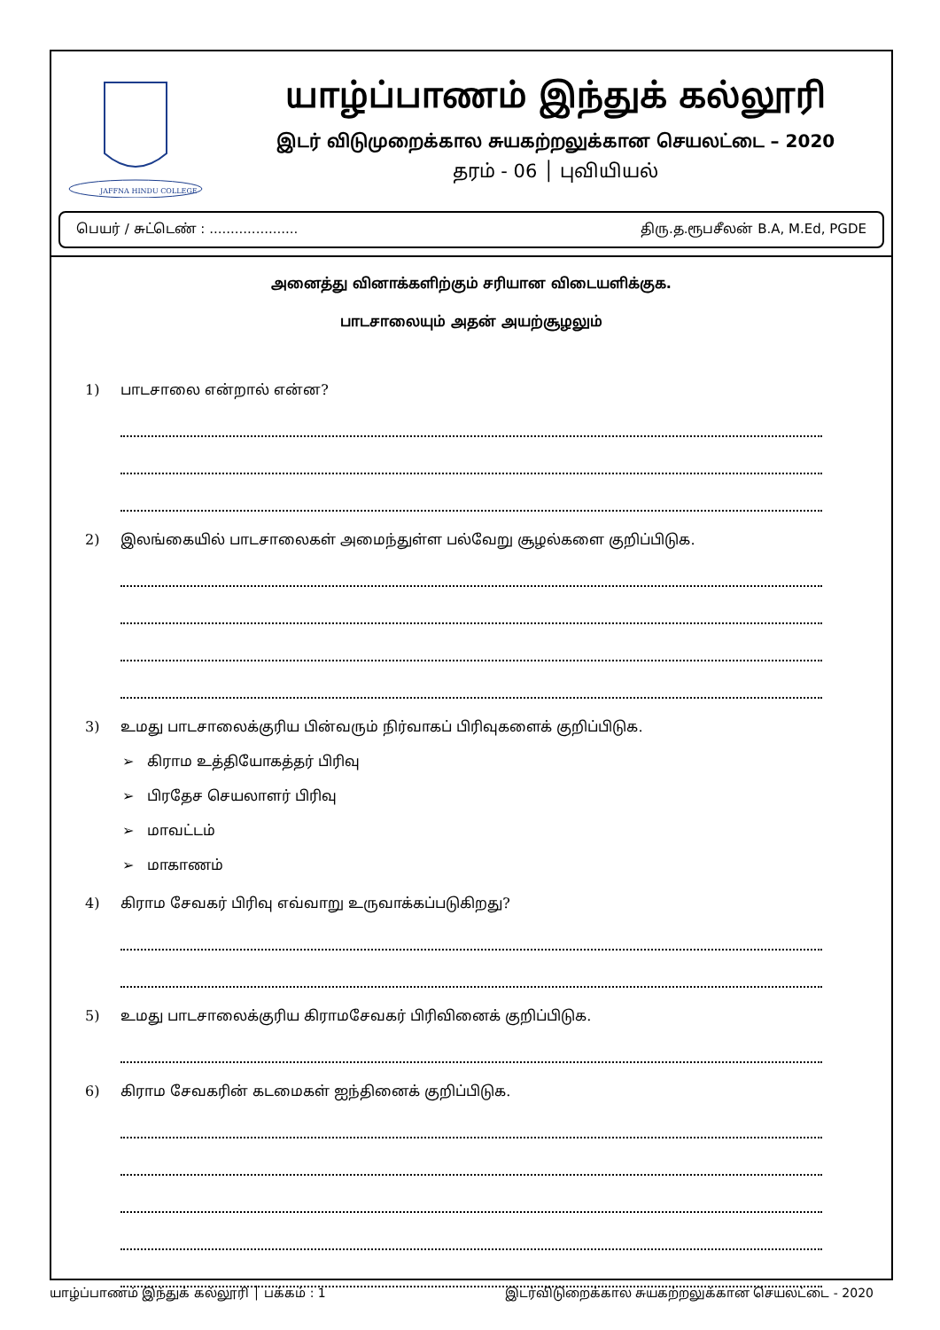JAFFNA HINDU COLLEGE
யாழ்ப்பாணம் இந்துக் கல்லூரி
இடர் விடுமுறைக்கால சுயகற்றலுக்கான செயலட்டை – 2020
தரம் - 06 │ புவியியல்
பெயர் / சுட்டெண் : ..................... திரு.த.ரூபசீலன் B.A, M.Ed, PGDE
அனைத்து வினாக்களிற்கும் சரியான விடையளிக்குக.
பாடசாலையும் அதன் அயற்சூழலும்
1) பாடசாலை என்றால் என்ன?
2) இலங்கையில் பாடசாலைகள் அமைந்துள்ள பல்வேறு சூழல்களை குறிப்பிடுக.
3) உமது பாடசாலைக்குரிய பின்வரும் நிர்வாகப் பிரிவுகளைக் குறிப்பிடுக.
➢ கிராம உத்தியோகத்தர் பிரிவு
➢ பிரதேச செயலாளர் பிரிவு
➢ மாவட்டம்
➢ மாகாணம்
4) கிராம சேவகர் பிரிவு எவ்வாறு உருவாக்கப்படுகிறது?
5) உமது பாடசாலைக்குரிய கிராமசேவகர் பிரிவினைக் குறிப்பிடுக.
6) கிராம சேவகரின் கடமைகள் ஐந்தினைக் குறிப்பிடுக.
யாழ்ப்பாணம் இந்துக் கல்லூரி │ பக்கம் : 1 இடர்விடுறைக்கால சுயகற்றலுக்கான செயலட்டை - 2020